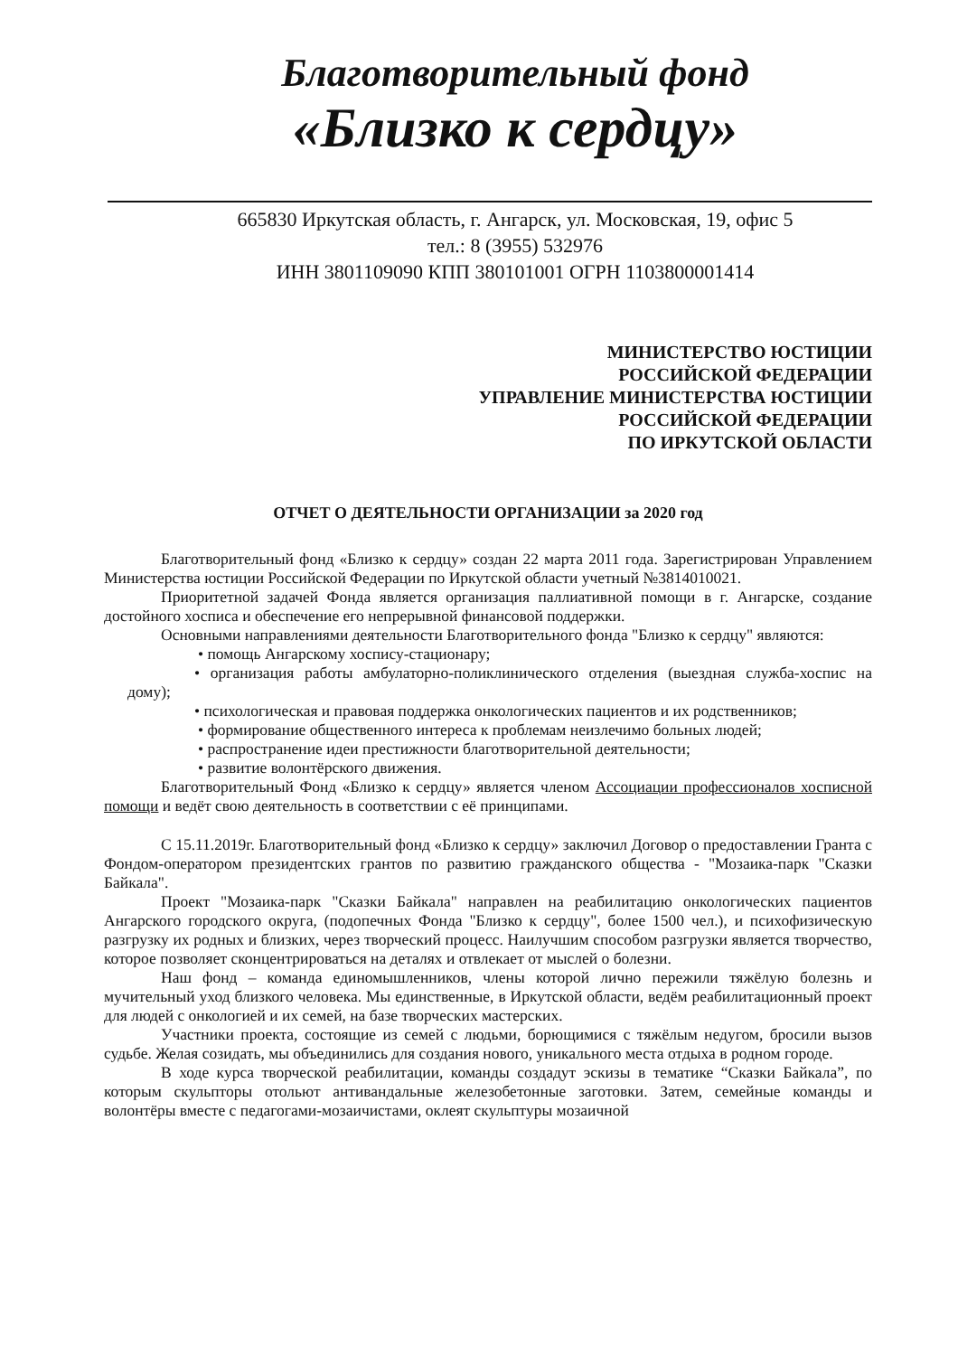Благотворительный фонд
«Близко к сердцу»
665830 Иркутская область, г. Ангарск, ул. Московская, 19, офис 5
тел.: 8 (3955) 532976
ИНН 3801109090 КПП 380101001 ОГРН 1103800001414
МИНИСТЕРСТВО ЮСТИЦИИ
РОССИЙСКОЙ ФЕДЕРАЦИИ
УПРАВЛЕНИЕ МИНИСТЕРСТВА ЮСТИЦИИ
РОССИЙСКОЙ ФЕДЕРАЦИИ
ПО ИРКУТСКОЙ ОБЛАСТИ
ОТЧЕТ О ДЕЯТЕЛЬНОСТИ ОРГАНИЗАЦИИ за 2020 год
Благотворительный фонд «Близко к сердцу» создан 22 марта 2011 года. Зарегистрирован Управлением Министерства юстиции Российской Федерации по Иркутской области учетный №3814010021.
Приоритетной задачей Фонда является организация паллиативной помощи в г. Ангарске, создание достойного хосписа и обеспечение его непрерывной финансовой поддержки.
Основными направлениями деятельности Благотворительного фонда "Близко к сердцу" являются:
• помощь Ангарскому хоспису-стационару;
• организация работы амбулаторно-поликлинического отделения (выездная служба-хоспис на дому);
• психологическая и правовая поддержка онкологических пациентов и их родственников;
• формирование общественного интереса к проблемам неизлечимо больных людей;
• распространение идеи престижности благотворительной деятельности;
• развитие волонтёрского движения.
Благотворительный Фонд «Близко к сердцу» является членом Ассоциации профессионалов хосписной помощи и ведёт свою деятельность в соответствии с её принципами.
С 15.11.2019г. Благотворительный фонд «Близко к сердцу» заключил Договор о предоставлении Гранта с Фондом-оператором президентских грантов по развитию гражданского общества - "Мозаика-парк "Сказки Байкала".
Проект "Мозаика-парк "Сказки Байкала" направлен на реабилитацию онкологических пациентов Ангарского городского округа, (подопечных Фонда "Близко к сердцу", более 1500 чел.), и психофизическую разгрузку их родных и близких, через творческий процесс. Наилучшим способом разгрузки является творчество, которое позволяет сконцентрироваться на деталях и отвлекает от мыслей о болезни.
Наш фонд – команда единомышленников, члены которой лично пережили тяжёлую болезнь и мучительный уход близкого человека. Мы единственные, в Иркутской области, ведём реабилитационный проект для людей с онкологией и их семей, на базе творческих мастерских.
Участники проекта, состоящие из семей с людьми, борющимися с тяжёлым недугом, бросили вызов судьбе. Желая созидать, мы объединились для создания нового, уникального места отдыха в родном городе.
В ходе курса творческой реабилитации, команды создадут эскизы в тематике “Сказки Байкала”, по которым скульпторы отольют антивандальные железобетонные заготовки. Затем, семейные команды и волонтёры вместе с педагогами-мозаичистами, оклеят скульптуры мозаичной